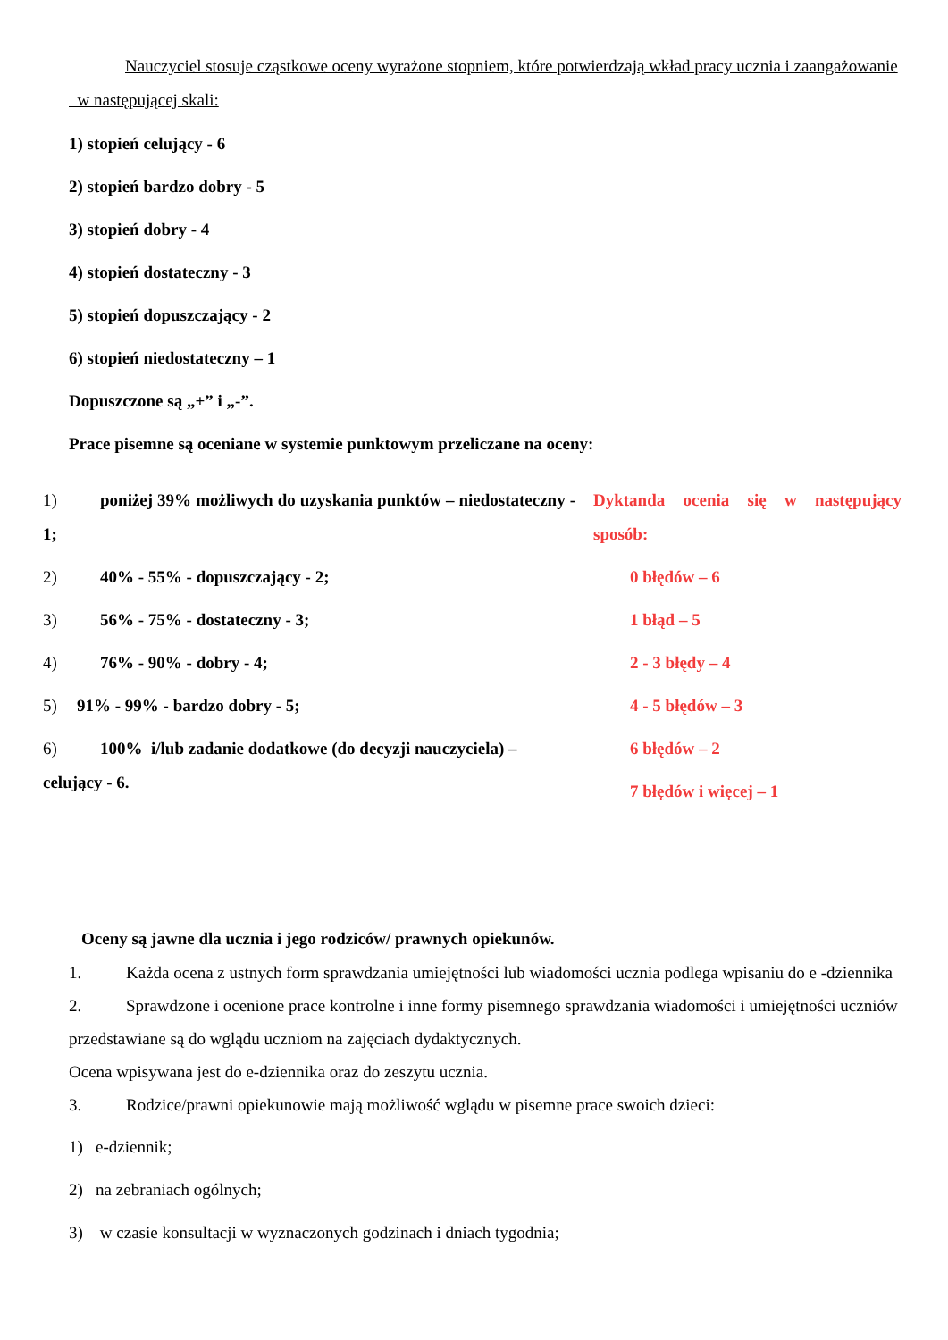Nauczyciel stosuje cząstkowe oceny wyrażone stopniem, które potwierdzają wkład pracy ucznia i zaangażowanie w następującej skali:
1) stopień celujący - 6
2) stopień bardzo dobry - 5
3) stopień dobry - 4
4) stopień dostateczny - 3
5) stopień dopuszczający - 2
6) stopień niedostateczny – 1
Dopuszczone są „+” i „-”.
Prace pisemne są oceniane w systemie punktowym przeliczane na oceny:
1) poniżej 39% możliwych do uzyskania punktów – niedostateczny - 1;
2) 40% - 55% - dopuszczający - 2;
3) 56% - 75% - dostateczny - 3;
4) 76% - 90% - dobry - 4;
5) 91% - 99% - bardzo dobry - 5;
6) 100% i/lub zadanie dodatkowe (do decyzji nauczyciela) – celujący - 6.
Dyktanda ocenia się w następujący sposób:
0 błędów – 6
1 błąd – 5
2 - 3 błędy – 4
4 - 5 błędów – 3
6 błędów – 2
7 błędów i więcej – 1
Oceny są jawne dla ucznia i jego rodziców/ prawnych opiekunów.
1. Każda ocena z ustnych form sprawdzania umiejętności lub wiadomości ucznia podlega wpisaniu do e -dziennika
2. Sprawdzone i ocenione prace kontrolne i inne formy pisemnego sprawdzania wiadomości i umiejętności uczniów przedstawiane są do wglądu uczniom na zajęciach dydaktycznych.
Ocena wpisywana jest do e-dziennika oraz do zeszytu ucznia.
3. Rodzice/prawni opiekunowie mają możliwość wglądu w pisemne prace swoich dzieci:
1) e-dziennik;
2) na zebraniach ogólnych;
3) w czasie konsultacji w wyznaczonych godzinach i dniach tygodnia;